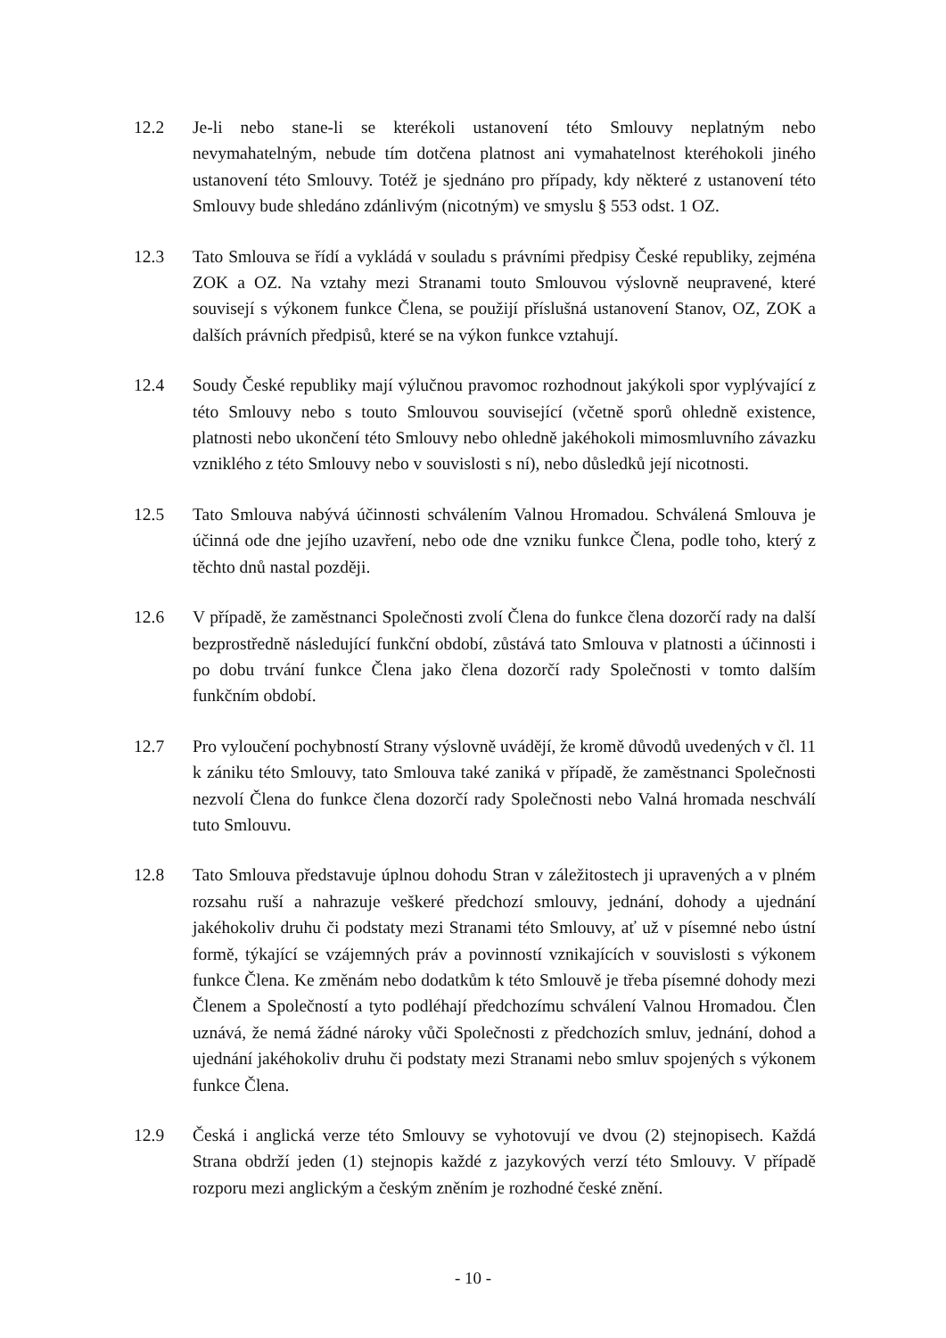12.2 Je-li nebo stane-li se kterékoli ustanovení této Smlouvy neplatným nebo nevymahatelným, nebude tím dotčena platnost ani vymahatelnost kteréhokoli jiného ustanovení této Smlouvy. Totéž je sjednáno pro případy, kdy některé z ustanovení této Smlouvy bude shledáno zdánlivým (nicotným) ve smyslu § 553 odst. 1 OZ.
12.3 Tato Smlouva se řídí a vykládá v souladu s právními předpisy České republiky, zejména ZOK a OZ. Na vztahy mezi Stranami touto Smlouvou výslovně neupravené, které souvisejí s výkonem funkce Člena, se použijí příslušná ustanovení Stanov, OZ, ZOK a dalších právních předpisů, které se na výkon funkce vztahují.
12.4 Soudy České republiky mají výlučnou pravomoc rozhodnout jakýkoli spor vyplývající z této Smlouvy nebo s touto Smlouvou související (včetně sporů ohledně existence, platnosti nebo ukončení této Smlouvy nebo ohledně jakéhokoli mimosmluvního závazku vzniklého z této Smlouvy nebo v souvislosti s ní), nebo důsledků její nicotnosti.
12.5 Tato Smlouva nabývá účinnosti schválením Valnou Hromadou. Schválená Smlouva je účinná ode dne jejího uzavření, nebo ode dne vzniku funkce Člena, podle toho, který z těchto dnů nastal později.
12.6 V případě, že zaměstnanci Společnosti zvolí Člena do funkce člena dozorčí rady na další bezprostředně následující funkční období, zůstává tato Smlouva v platnosti a účinnosti i po dobu trvání funkce Člena jako člena dozorčí rady Společnosti v tomto dalším funkčním období.
12.7 Pro vyloučení pochybností Strany výslovně uvádějí, že kromě důvodů uvedených v čl. 11 k zániku této Smlouvy, tato Smlouva také zaniká v případě, že zaměstnanci Společnosti nezvolí Člena do funkce člena dozorčí rady Společnosti nebo Valná hromada neschválí tuto Smlouvu.
12.8 Tato Smlouva představuje úplnou dohodu Stran v záležitostech ji upravených a v plném rozsahu ruší a nahrazuje veškeré předchozí smlouvy, jednání, dohody a ujednání jakéhokoliv druhu či podstaty mezi Stranami této Smlouvy, ať už v písemné nebo ústní formě, týkající se vzájemných práv a povinností vznikajících v souvislosti s výkonem funkce Člena. Ke změnám nebo dodatkům k této Smlouvě je třeba písemné dohody mezi Členem a Společností a tyto podléhají předchozímu schválení Valnou Hromadou. Člen uznává, že nemá žádné nároky vůči Společnosti z předchozích smluv, jednání, dohod a ujednání jakéhokoliv druhu či podstaty mezi Stranami nebo smluv spojených s výkonem funkce Člena.
12.9 Česká i anglická verze této Smlouvy se vyhotovují ve dvou (2) stejnopisech. Každá Strana obdrží jeden (1) stejnopis každé z jazykových verzí této Smlouvy. V případě rozporu mezi anglickým a českým zněním je rozhodné české znění.
- 10 -